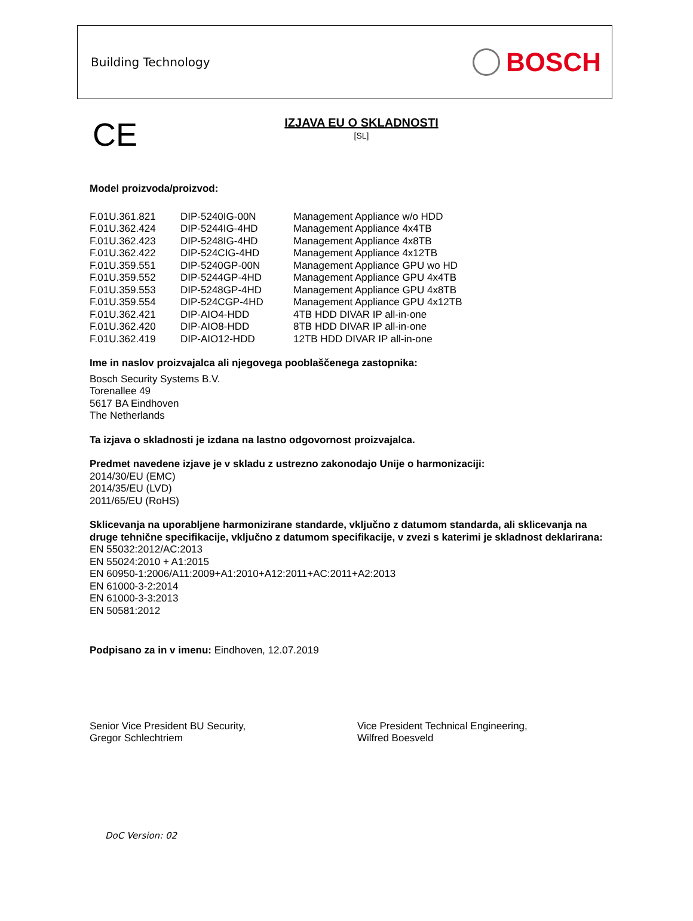Building Technology BOSCH
CE
IZJAVA EU O SKLADNOSTI
[SL]
Model proizvoda/proizvod:
| F.01U.361.821 | DIP-5240IG-00N | Management Appliance w/o HDD |
| F.01U.362.424 | DIP-5244IG-4HD | Management Appliance 4x4TB |
| F.01U.362.423 | DIP-5248IG-4HD | Management Appliance 4x8TB |
| F.01U.362.422 | DIP-524CIG-4HD | Management Appliance 4x12TB |
| F.01U.359.551 | DIP-5240GP-00N | Management Appliance GPU wo HD |
| F.01U.359.552 | DIP-5244GP-4HD | Management Appliance GPU 4x4TB |
| F.01U.359.553 | DIP-5248GP-4HD | Management Appliance GPU 4x8TB |
| F.01U.359.554 | DIP-524CGP-4HD | Management Appliance GPU 4x12TB |
| F.01U.362.421 | DIP-AIO4-HDD | 4TB HDD DIVAR IP all-in-one |
| F.01U.362.420 | DIP-AIO8-HDD | 8TB HDD DIVAR IP all-in-one |
| F.01U.362.419 | DIP-AIO12-HDD | 12TB HDD DIVAR IP all-in-one |
Ime in naslov proizvajalca ali njegovega pooblaščenega zastopnika:
Bosch Security Systems B.V.
Torenallee 49
5617 BA Eindhoven
The Netherlands
Ta izjava o skladnosti je izdana na lastno odgovornost proizvajalca.
Predmet navedene izjave je v skladu z ustrezno zakonodajo Unije o harmonizaciji:
2014/30/EU (EMC)
2014/35/EU (LVD)
2011/65/EU (RoHS)
Sklicevanja na uporabljene harmonizirane standarde, vključno z datumom standarda, ali sklicevanja na druge tehnične specifikacije, vključno z datumom specifikacije, v zvezi s katerimi je skladnost deklarirana:
EN 55032:2012/AC:2013
EN 55024:2010 + A1:2015
EN 60950-1:2006/A11:2009+A1:2010+A12:2011+AC:2011+A2:2013
EN 61000-3-2:2014
EN 61000-3-3:2013
EN 50581:2012
Podpisano za in v imenu: Eindhoven, 12.07.2019
Senior Vice President BU Security,
Gregor Schlechtriem
Vice President Technical Engineering,
Wilfred Boesveld
DoC Version: 02